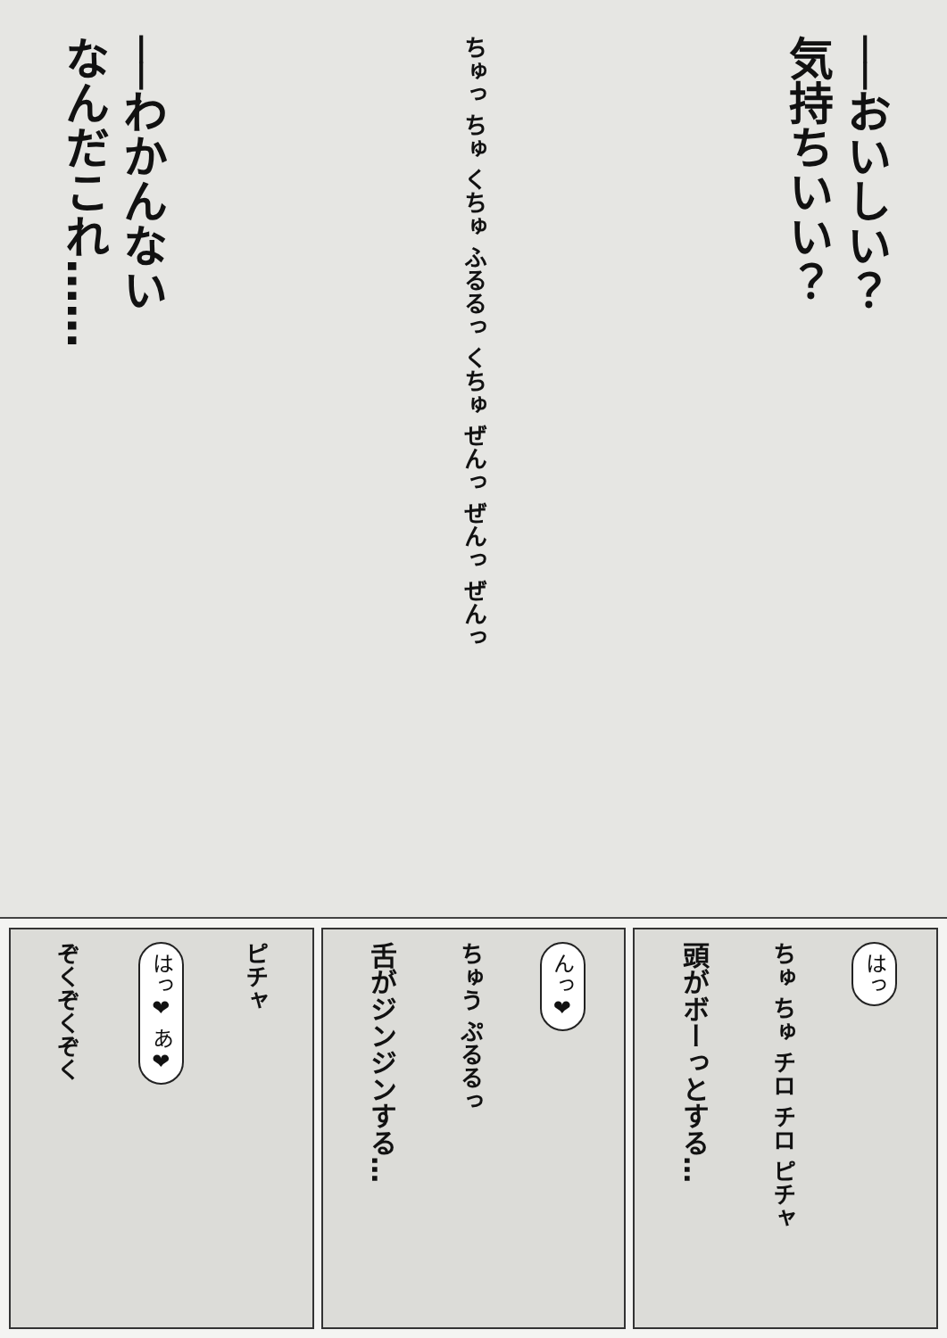──わかんない
なんだこれ……
ちゅっ ちゅ くちゅ ふるるっ くちゅ ぜんっ ぜんっ ぜんっ
──おいしい？
気持ちいい？
ぞくぞくぞく
はっ❤ あ❤
ピチャ
舌がジンジンする…
ちゅう ぷるるっ
んっ❤
頭がボーっとする…
ちゅ ちゅ チロ チロ ピチャ
はっ